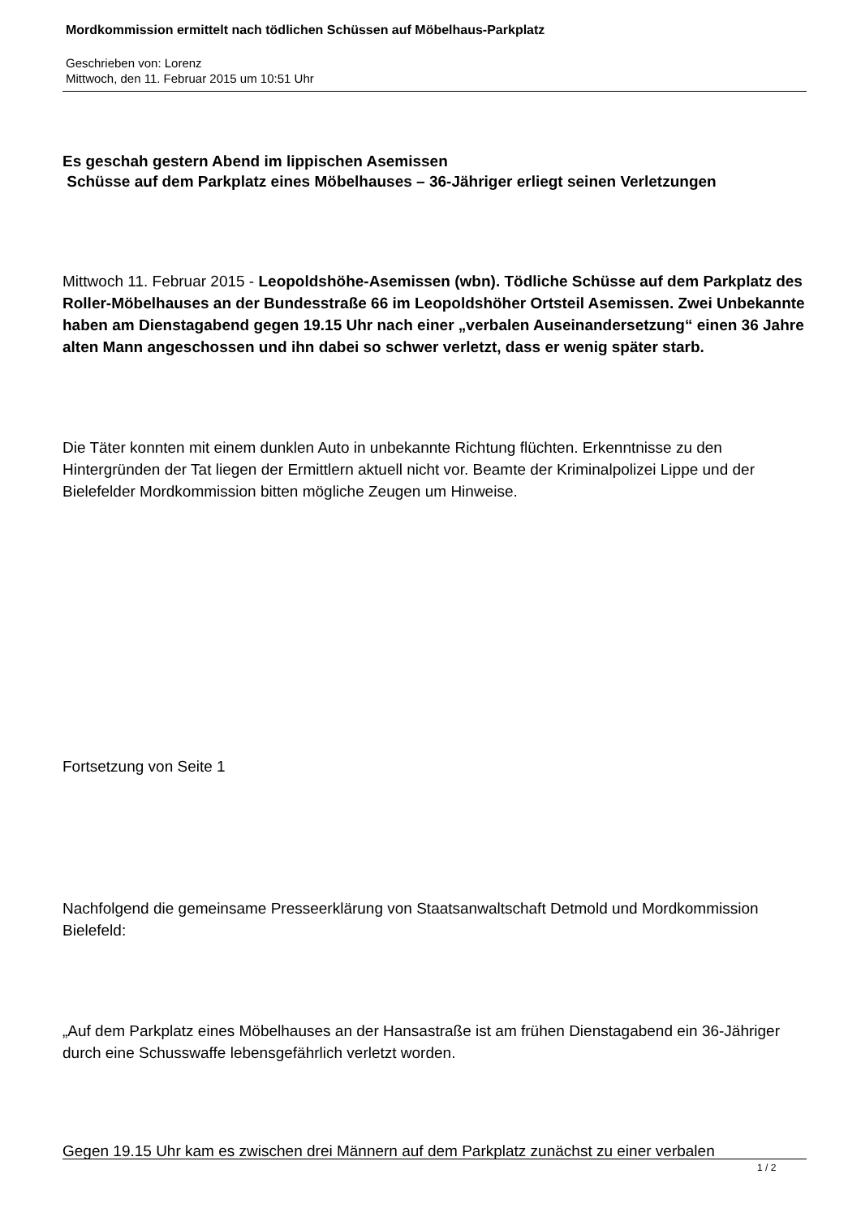Mordkommission ermittelt nach tödlichen Schüssen auf Möbelhaus-Parkplatz
Geschrieben von: Lorenz
Mittwoch, den 11. Februar 2015 um 10:51 Uhr
Es geschah gestern Abend im lippischen Asemissen
Schüsse auf dem Parkplatz eines Möbelhauses – 36-Jähriger erliegt seinen Verletzungen
Mittwoch 11. Februar 2015 - Leopoldshöhe-Asemissen (wbn). Tödliche Schüsse auf dem Parkplatz des Roller-Möbelhauses an der Bundesstraße 66 im Leopoldshöher Ortsteil Asemissen. Zwei Unbekannte haben am Dienstagabend gegen 19.15 Uhr nach einer „verbalen Auseinandersetzung“ einen 36 Jahre alten Mann angeschossen und ihn dabei so schwer verletzt, dass er wenig später starb.
Die Täter konnten mit einem dunklen Auto in unbekannte Richtung flüchten. Erkenntnisse zu den Hintergründen der Tat liegen der Ermittlern aktuell nicht vor. Beamte der Kriminalpolizei Lippe und der Bielefelder Mordkommission bitten mögliche Zeugen um Hinweise.
Fortsetzung von Seite 1
Nachfolgend die gemeinsame Presseerklärung von Staatsanwaltschaft Detmold und Mordkommission Bielefeld:
„Auf dem Parkplatz eines Möbelhauses an der Hansastraße ist am frühen Dienstagabend ein 36-Jähriger durch eine Schusswaffe lebensgefährlich verletzt worden.
Gegen 19.15 Uhr kam es zwischen drei Männern auf dem Parkplatz zunächst zu einer verbalen
1 / 2